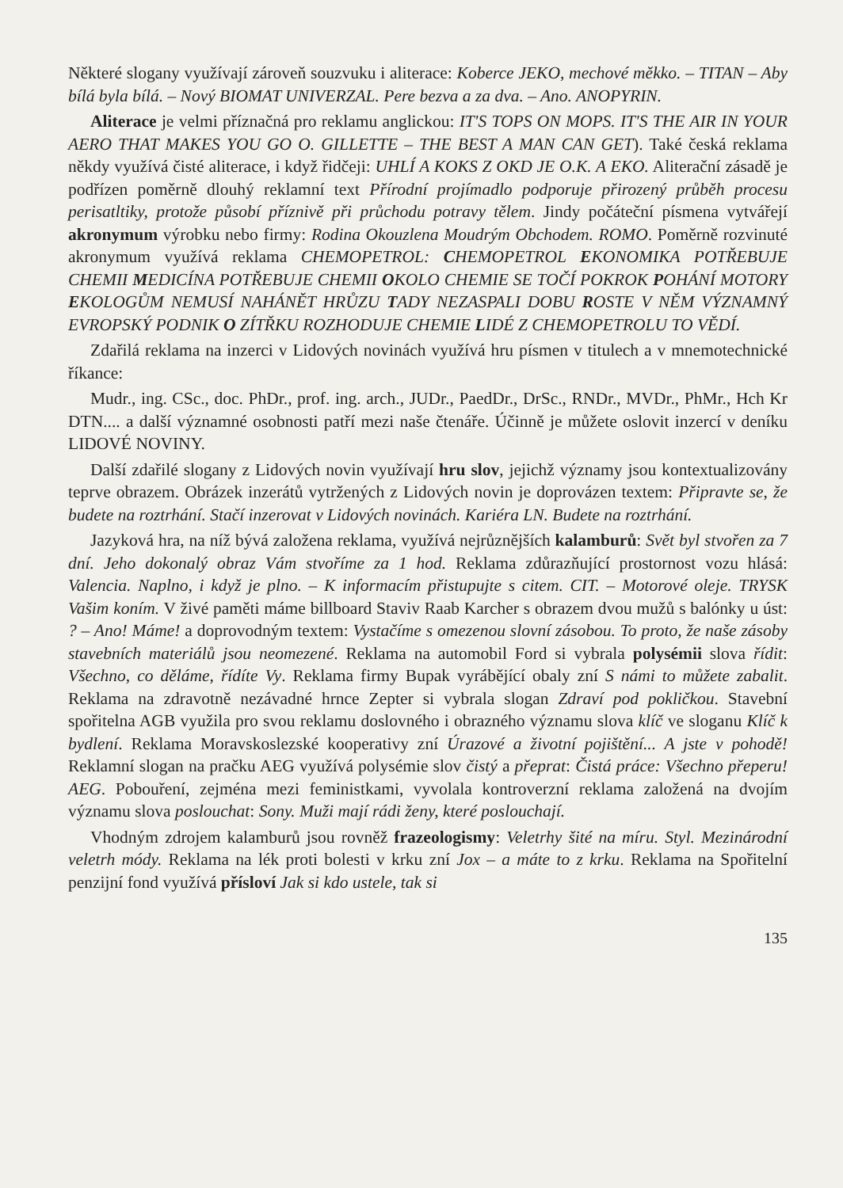Některé slogany využívají zároveň souzvuku i aliterace: Koberce JEKO, mechové měkko. – TITAN – Aby bílá byla bílá. – Nový BIOMAT UNIVERZAL. Pere bezva a za dva. – Ano. ANOPYRIN.
Aliterace je velmi příznačná pro reklamu anglickou: IT'S TOPS ON MOPS. IT'S THE AIR IN YOUR AERO THAT MAKES YOU GO O. GILLETTE – THE BEST A MAN CAN GET). Také česká reklama někdy využívá čisté aliterace, i když řidčeji: UHLÍ A KOKS Z OKD JE O.K. A EKO. Aliterační zásadě je podřízen poměrně dlouhý reklamní text Přírodní projímadlo podporuje přirozený průběh procesu perisatltiky, protože působí příznivě při průchodu potravy tělem. Jindy počáteční písmena vytvářejí akronymum výrobku nebo firmy: Rodina Okouzlena Moudrým Obchodem. ROMO. Poměrně rozvinuté akronymum využívá reklama CHEMOPETROL: CHEMOPETROL EKONOMIKA POTŘEBUJE CHEMII MEDICÍNA POTŘEBUJE CHEMII OKOLO CHEMIE SE TOČÍ POKROK POHÁNÍ MOTORY EKOLOGŮM NEMUSÍ NAHÁNĚT HRŮZU TADY NEZASPALI DOBU ROSTE V NĚM VÝZNAMNÝ EVROPSKÝ PODNIK O ZÍTŘKU ROZHODUJE CHEMIE LIDÉ Z CHEMOPETROLU TO VĚDÍ.
Zdařilá reklama na inzerci v Lidových novinách využívá hru písmen v titulech a v mnemotechnické říkance:
Mudr., ing. CSc., doc. PhDr., prof. ing. arch., JUDr., PaedDr., DrSc., RNDr., MVDr., PhMr., Hch Kr DTN.... a další významné osobnosti patří mezi naše čtenáře. Účinně je můžete oslovit inzercí v deníku LIDOVÉ NOVINY.
Další zdařilé slogany z Lidových novin využívají hru slov, jejichž významy jsou kontextualizovány teprve obrazem. Obrázek inzerátů vytržených z Lidových novin je doprovázen textem: Připravte se, že budete na roztrhání. Stačí inzerovat v Lidových novinách. Kariéra LN. Budete na roztrhání.
Jazyková hra, na níž bývá založena reklama, využívá nejrůznějších kalamburů: Svět byl stvořen za 7 dní. Jeho dokonalý obraz Vám stvoříme za 1 hod. Reklama zdůrazňující prostornost vozu hlásá: Valencia. Naplno, i když je plno. – K informacím přistupujte s citem. CIT. – Motorové oleje. TRYSK Vašim koním. V živé paměti máme billboard Staviv Raab Karcher s obrazem dvou mužů s balónky u úst: ? – Ano! Máme! a doprovodným textem: Vystačíme s omezenou slovní zásobou. To proto, že naše zásoby stavebních materiálů jsou neomezené. Reklama na automobil Ford si vybrala polysémii slova řídit: Všechno, co děláme, řídíte Vy. Reklama firmy Bupak vyrábějící obaly zní S námi to můžete zabalit. Reklama na zdravotně nezávadné hrnce Zepter si vybrala slogan Zdraví pod pokličkou. Stavební spořitelna AGB využila pro svou reklamu doslovného i obrazného významu slova klíč ve sloganu Klíč k bydlení. Reklama Moravskoslezské kooperativy zní Úrazové a životní pojištění... A jste v pohodě! Reklamní slogan na pračku AEG využívá polysémie slov čistý a přeprat: Čistá práce: Všechno přeperu! AEG. Pobouření, zejména mezi feministkami, vyvolala kontroverzní reklama založená na dvojím významu slova poslouchat: Sony. Muži mají rádi ženy, které poslouchají.
Vhodným zdrojem kalamburů jsou rovněž frazeologismy: Veletrhy šité na míru. Styl. Mezinárodní veletrh módy. Reklama na lék proti bolesti v krku zní Jox – a máte to z krku. Reklama na Spořitelní penzijní fond využívá přísloví Jak si kdo ustele, tak si
135